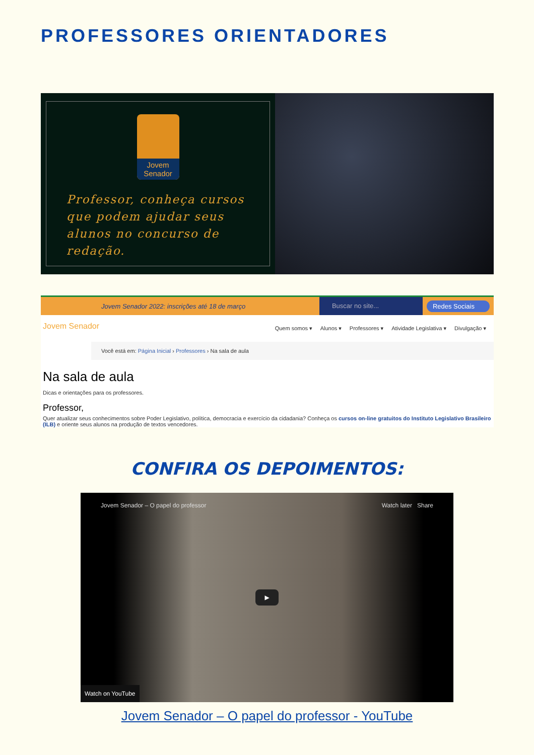PROFESSORES ORIENTADORES
Jovem
Senador
Professor, conheça cursos que podem ajudar seus alunos no concurso de redação.
Jovem Senador 2022: inscrições até 18 de março Buscar no site... Redes Sociais
Quem somos ▾ Alunos ▾ Professores ▾ Atividade Legislativa ▾ Divulgação ▾
Você está em: Página Inicial › Professores › Na sala de aula
Jovem Senador
Na sala de aula
Dicas e orientações para os professores.
Professor,
Quer atualizar seus conhecimentos sobre Poder Legislativo, política, democracia e exercício da cidadania? Conheça os cursos on-line gratuitos do Instituto Legislativo Brasileiro (ILB) e oriente seus alunos na produção de textos vencedores.
CONFIRA OS DEPOIMENTOS:
Jovem Senador – O papel do professor Watch later Share
▶
Watch on YouTube
Jovem Senador – O papel do professor - YouTube